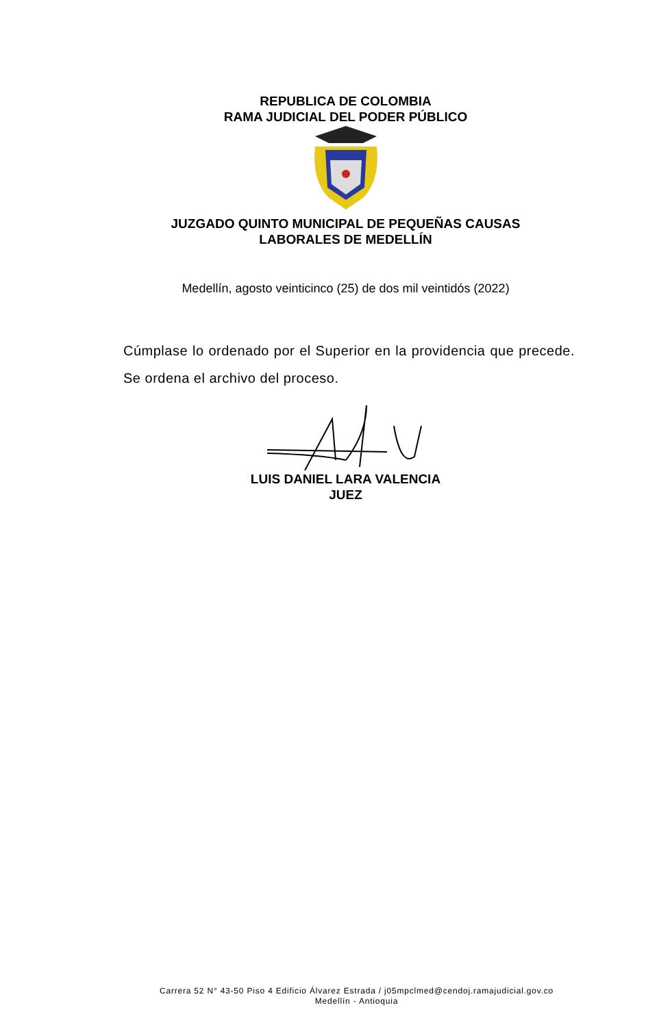REPUBLICA DE COLOMBIA
RAMA JUDICIAL DEL PODER PÚBLICO
JUZGADO QUINTO MUNICIPAL DE PEQUEÑAS CAUSAS
LABORALES DE MEDELLÍN
Medellín, agosto veinticinco (25) de dos mil veintidós (2022)
Cúmplase lo ordenado por el Superior en la providencia que precede. Se ordena el archivo del proceso.
LUIS DANIEL LARA VALENCIA
JUEZ
Carrera 52 N° 43-50 Piso 4 Edificio Álvarez Estrada / j05mpclmed@cendoj.ramajudicial.gov.co
Medellín - Antioquia